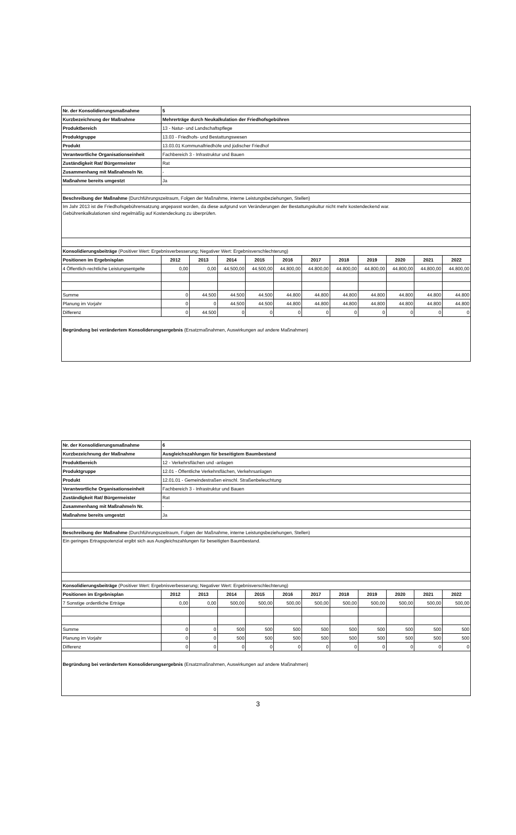| Nr. der Konsolidierungsmaßnahme | 5 | | | | | | | | | | |
| Kurzbezeichnung der Maßnahme | Mehrerträge durch Neukalkulation der Friedhofsgebühren | | | | | | | | | | |
| Produktbereich | 13 - Natur- und Landschaftspflege | | | | | | | | | | |
| Produktgruppe | 13.03 - Friedhofs- und Bestattungswesen | | | | | | | | | | |
| Produkt | 13.03.01 Kommunalfriedhöfe und jüdischer Friedhof | | | | | | | | | | |
| Verantwortliche Organisationseinheit | Fachbereich 3 - Infrastruktur und Bauen | | | | | | | | | | |
| Zuständigkeit Rat/ Bürgermeister | Rat | | | | | | | | | | |
| Zusammenhang mit Maßnahme/n Nr. | - | | | | | | | | | | |
| Maßnahme bereits umgestzt | Ja | | | | | | | | | | |
| Beschreibung der Maßnahme (Durchführungszeitraum, Folgen der Maßnahme, interne Leistungsbeziehungen, Stellen) | | | | | | | | | | | |
| Im Jahr 2013 ist die Friedhofsgebührensatzung angepasst worden, da diese aufgrund von Veränderungen der Bestattungskultur nicht mehr kostendeckend war. Gebührenkalkulationen sind regelmäßig auf Kostendeckung zu überprüfen. | | | | | | | | | | | |
| Konsolidierungsbeiträge (Positiver Wert: Ergebnisverbesserung; Negativer Wert: Ergebnisverschlechterung) | | | | | | | | | | | |
| Positionen im Ergebnisplan | 2012 | 2013 | 2014 | 2015 | 2016 | 2017 | 2018 | 2019 | 2020 | 2021 | 2022 |
| 4 Öffentlich-rechtliche Leistungsentgelte | 0,00 | 0,00 | 44.500,00 | 44.500,00 | 44.800,00 | 44.800,00 | 44.800,00 | 44.800,00 | 44.800,00 | 44.800,00 | 44.800,00 |
| Summe | 0 | 44.500 | 44.500 | 44.500 | 44.800 | 44.800 | 44.800 | 44.800 | 44.800 | 44.800 | 44.800 |
| Planung im Vorjahr | 0 | 0 | 44.500 | 44.500 | 44.800 | 44.800 | 44.800 | 44.800 | 44.800 | 44.800 | 44.800 |
| Differenz | 0 | 44.500 | 0 | 0 | 0 | 0 | 0 | 0 | 0 | 0 | 0 |
| Begründung bei verändertem Konsoliderungsergebnis (Ersatzmaßnahmen, Auswirkungen auf andere Maßnahmen) | | | | | | | | | | | |
| Nr. der Konsolidierungsmaßnahme | 6 | | | | | | | | | | |
| Kurzbezeichnung der Maßnahme | Ausgleichszahlungen für beseitigtem Baumbestand | | | | | | | | | | |
| Produktbereich | 12 - Verkehrsflächen und -anlagen | | | | | | | | | | |
| Produktgruppe | 12.01 - Öffentliche Verkehrsflächen, Verkehrsanlagen | | | | | | | | | | |
| Produkt | 12.01.01 - Gemeindestraßen einschl. Straßenbeleuchtung | | | | | | | | | | |
| Verantwortliche Organisationseinheit | Fachbereich 3 - Infrastruktur und Bauen | | | | | | | | | | |
| Zuständigkeit Rat/ Bürgermeister | Rat | | | | | | | | | | |
| Zusammenhang mit Maßnahme/n Nr. | - | | | | | | | | | | |
| Maßnahme bereits umgestzt | Ja | | | | | | | | | | |
| Beschreibung der Maßnahme (Durchführungszeitraum, Folgen der Maßnahme, interne Leistungsbeziehungen, Stellen) | | | | | | | | | | | |
| Ein geringes Ertragspotenzial ergibt sich aus Ausgleichszahlungen für beseitigten Baumbestand. | | | | | | | | | | | |
| Konsolidierungsbeiträge (Positiver Wert: Ergebnisverbesserung; Negativer Wert: Ergebnisverschlechterung) | | | | | | | | | | | |
| Positionen im Ergebnisplan | 2012 | 2013 | 2014 | 2015 | 2016 | 2017 | 2018 | 2019 | 2020 | 2021 | 2022 |
| 7 Sonstige ordentliche Erträge | 0,00 | 0,00 | 500,00 | 500,00 | 500,00 | 500,00 | 500,00 | 500,00 | 500,00 | 500,00 | 500,00 |
| Summe | 0 | 0 | 500 | 500 | 500 | 500 | 500 | 500 | 500 | 500 | 500 |
| Planung im Vorjahr | 0 | 0 | 500 | 500 | 500 | 500 | 500 | 500 | 500 | 500 | 500 |
| Differenz | 0 | 0 | 0 | 0 | 0 | 0 | 0 | 0 | 0 | 0 | 0 |
| Begründung bei verändertem Konsoliderungsergebnis (Ersatzmaßnahmen, Auswirkungen auf andere Maßnahmen) | | | | | | | | | | | |
3